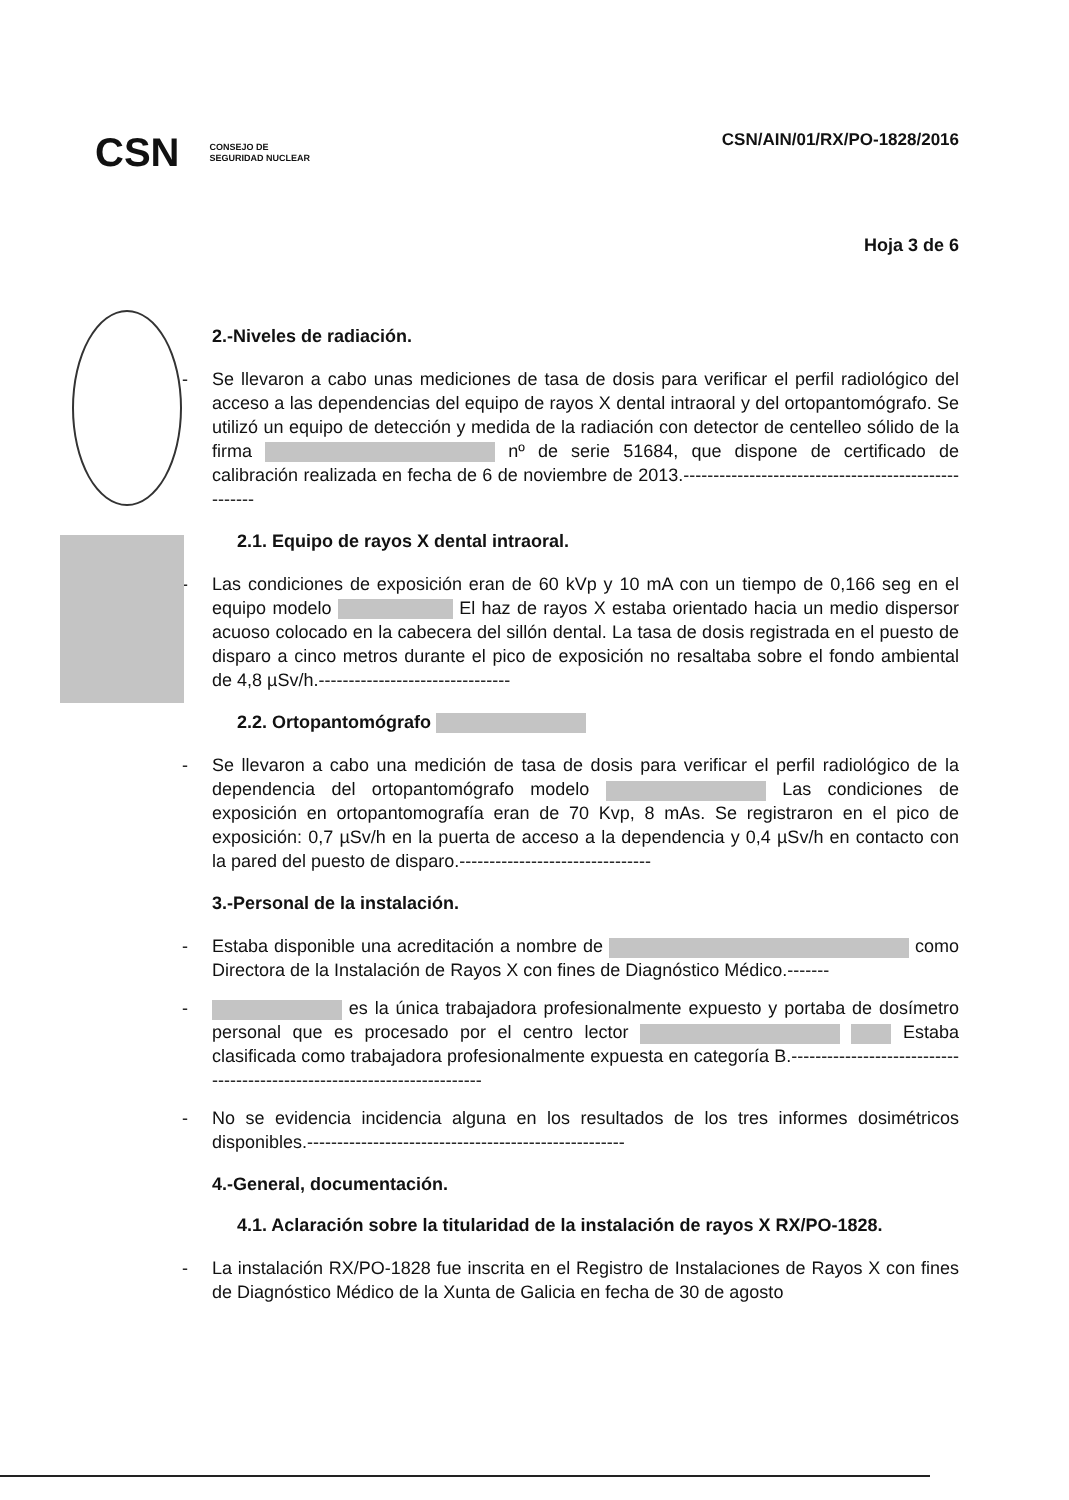CSN CONSEJO DE
SEGURIDAD NUCLEAR
CSN/AIN/01/RX/PO-1828/2016
Hoja 3 de 6
2.-Niveles de radiación.
- Se llevaron a cabo unas mediciones de tasa de dosis para verificar el perfil radiológico del acceso a las dependencias del equipo de rayos X dental intraoral y del ortopantomógrafo. Se utilizó un equipo de detección y medida de la radiación con detector de centelleo sólido de la firma nº de serie 51684, que dispone de certificado de calibración realizada en fecha de 6 de noviembre de 2013.-----------------------------------------------------
2.1. Equipo de rayos X dental intraoral.
- Las condiciones de exposición eran de 60 kVp y 10 mA con un tiempo de 0,166 seg en el equipo modelo El haz de rayos X estaba orientado hacia un medio dispersor acuoso colocado en la cabecera del sillón dental. La tasa de dosis registrada en el puesto de disparo a cinco metros durante el pico de exposición no resaltaba sobre el fondo ambiental de 4,8 µSv/h.--------------------------------
2.2. Ortopantomógrafo
- Se llevaron a cabo una medición de tasa de dosis para verificar el perfil radiológico de la dependencia del ortopantomógrafo modelo Las condiciones de exposición en ortopantomografía eran de 70 Kvp, 8 mAs. Se registraron en el pico de exposición: 0,7 µSv/h en la puerta de acceso a la dependencia y 0,4 µSv/h en contacto con la pared del puesto de disparo.--------------------------------
3.-Personal de la instalación.
- Estaba disponible una acreditación a nombre de como Directora de la Instalación de Rayos X con fines de Diagnóstico Médico.-------
- es la única trabajadora profesionalmente expuesto y portaba de dosímetro personal que es procesado por el centro lector Estaba clasificada como trabajadora profesionalmente expuesta en categoría B.-------------------------------------------------------------------------
- No se evidencia incidencia alguna en los resultados de los tres informes dosimétricos disponibles.-----------------------------------------------------
4.-General, documentación.
4.1. Aclaración sobre la titularidad de la instalación de rayos X RX/PO-1828.
- La instalación RX/PO-1828 fue inscrita en el Registro de Instalaciones de Rayos X con fines de Diagnóstico Médico de la Xunta de Galicia en fecha de 30 de agosto